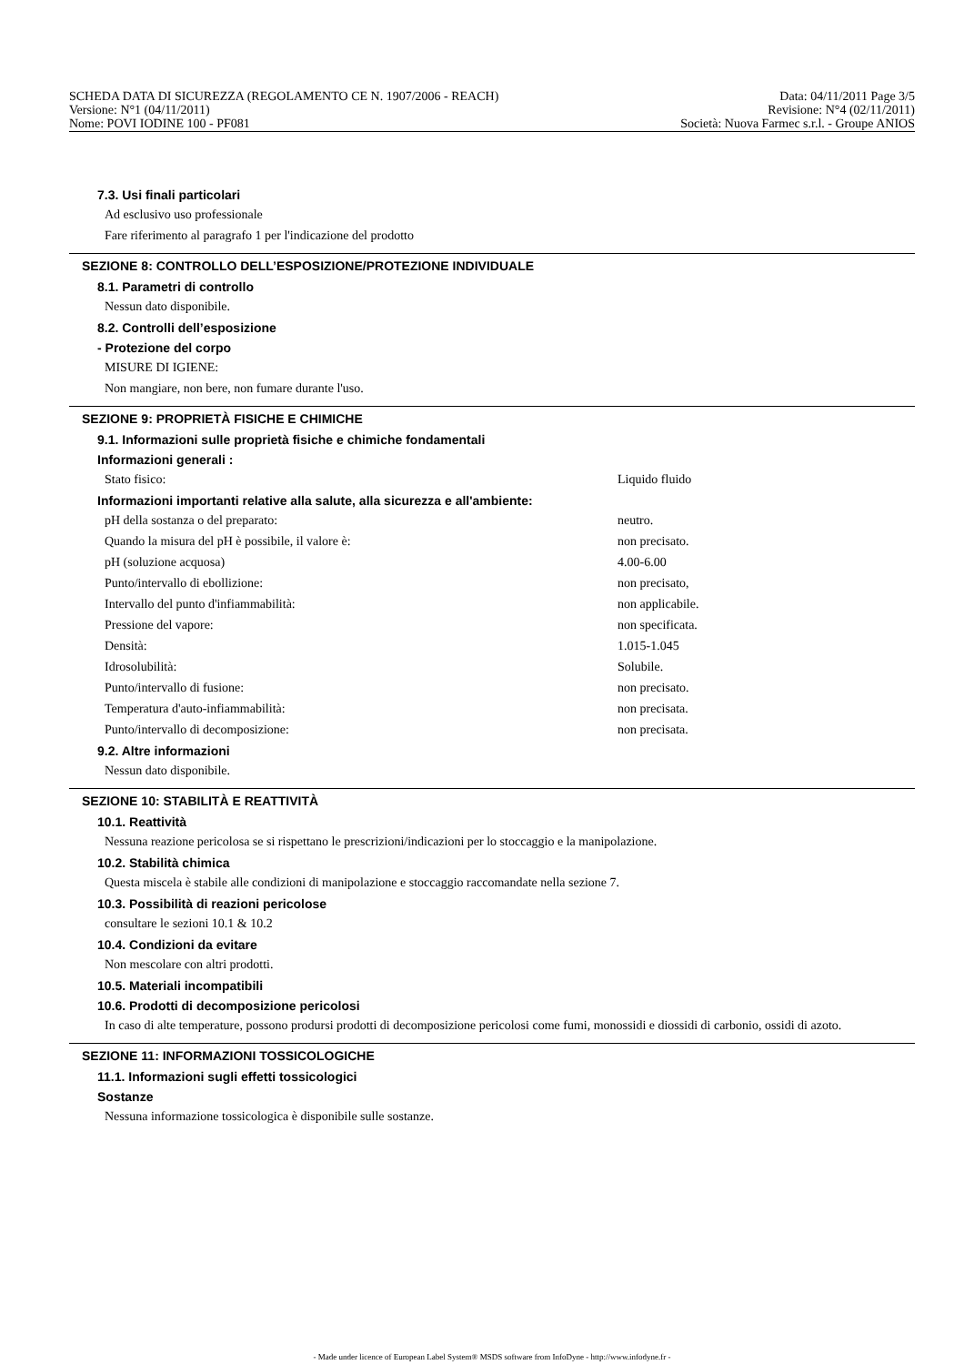SCHEDA DATA DI SICUREZZA (REGOLAMENTO CE N. 1907/2006 - REACH) Data: 04/11/2011 Page 3/5
Versione: N°1 (04/11/2011) Revisione: N°4 (02/11/2011)
Nome: POVI IODINE 100 - PF081 Società: Nuova Farmec s.r.l. - Groupe ANIOS
7.3. Usi finali particolari
Ad esclusivo uso professionale
Fare riferimento al paragrafo 1 per l'indicazione del prodotto
SEZIONE 8: CONTROLLO DELL’ESPOSIZIONE/PROTEZIONE INDIVIDUALE
8.1. Parametri di controllo
Nessun dato disponibile.
8.2. Controlli dell’esposizione
- Protezione del corpo
MISURE DI IGIENE:
Non mangiare, non bere, non fumare durante l'uso.
SEZIONE 9: PROPRIETÀ FISICHE E CHIMICHE
9.1. Informazioni sulle proprietà fisiche e chimiche fondamentali
Informazioni generali :
| Stato fisico: | Liquido fluido |
Informazioni importanti relative alla salute, alla sicurezza e all'ambiente:
| pH della sostanza o del preparato: | neutro. |
| Quando la misura del pH è possibile, il valore è: | non precisato. |
| pH (soluzione acquosa) | 4.00-6.00 |
| Punto/intervallo di ebollizione: | non precisato, |
| Intervallo del punto d'infiammabilità: | non applicabile. |
| Pressione del vapore: | non specificata. |
| Densità: | 1.015-1.045 |
| Idrosolubilità: | Solubile. |
| Punto/intervallo di fusione: | non precisato. |
| Temperatura d'auto-infiammabilità: | non precisata. |
| Punto/intervallo di decomposizione: | non precisata. |
9.2. Altre informazioni
Nessun dato disponibile.
SEZIONE 10: STABILITÀ E REATTIVITÀ
10.1. Reattività
Nessuna reazione pericolosa se si rispettano le prescrizioni/indicazioni per lo stoccaggio e la manipolazione.
10.2. Stabilità chimica
Questa miscela è stabile alle condizioni di manipolazione e stoccaggio raccomandate nella sezione 7.
10.3. Possibilità di reazioni pericolose
consultare le sezioni 10.1 & 10.2
10.4. Condizioni da evitare
Non mescolare con altri prodotti.
10.5. Materiali incompatibili
10.6. Prodotti di decomposizione pericolosi
In caso di alte temperature, possono prodursi prodotti di decomposizione pericolosi come fumi, monossidi e diossidi di carbonio, ossidi di azoto.
SEZIONE 11: INFORMAZIONI TOSSICOLOGICHE
11.1. Informazioni sugli effetti tossicologici
Sostanze
Nessuna informazione tossicologica è disponibile sulle sostanze.
- Made under licence of European Label System® MSDS software from InfoDyne - http://www.infodyne.fr -